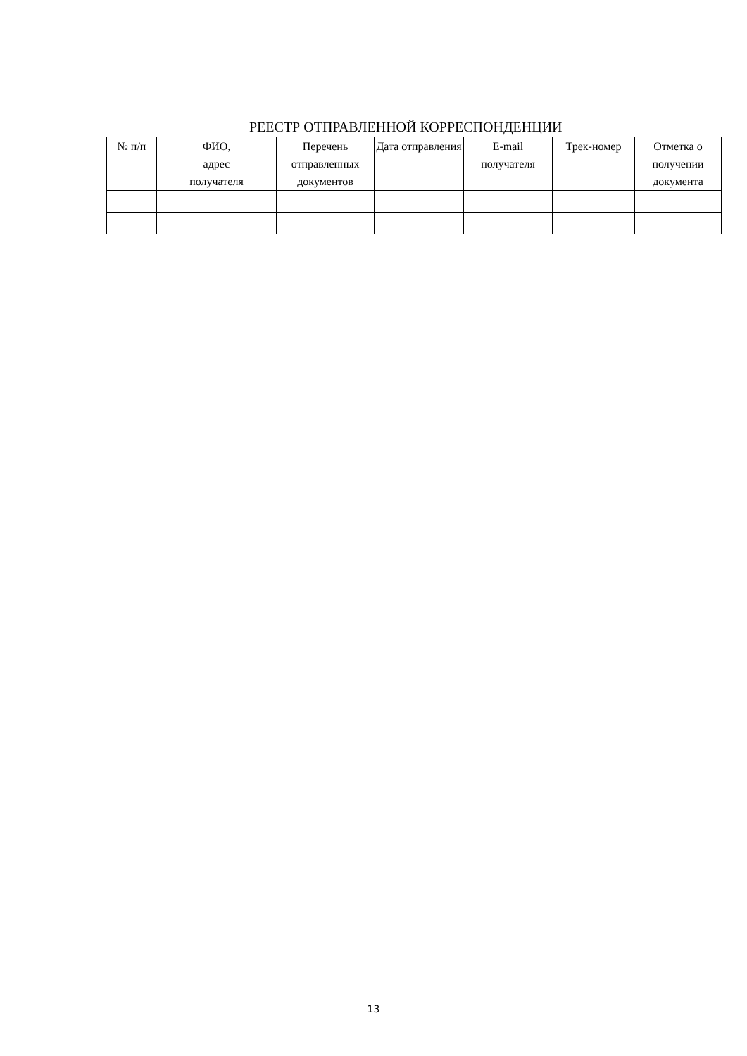РЕЕСТР ОТПРАВЛЕННОЙ КОРРЕСПОНДЕНЦИИ
| № п/п | ФИО, адрес получателя | Перечень отправленных документов | Дата отправления | E-mail получателя | Трек-номер | Отметка о получении документа |
| --- | --- | --- | --- | --- | --- | --- |
13